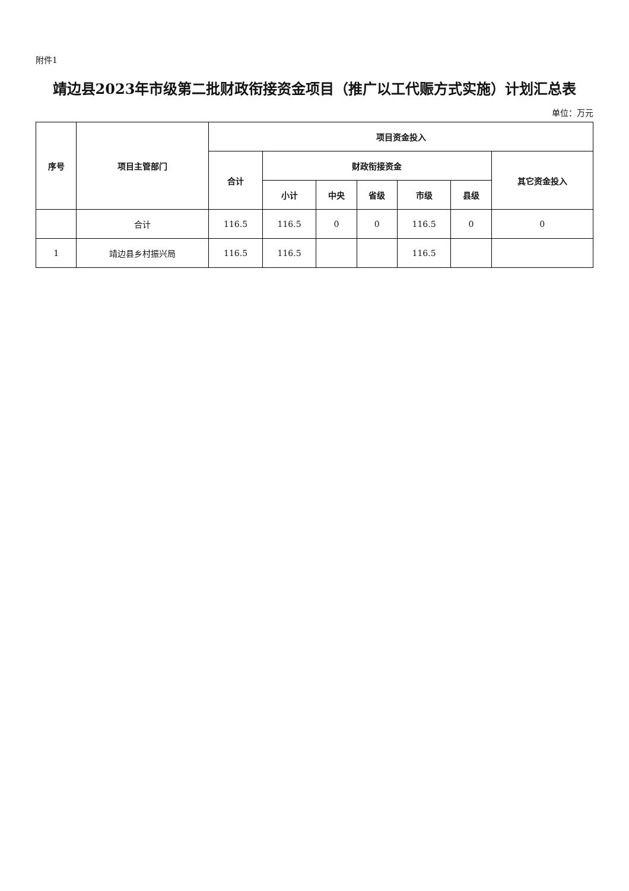附件1
靖边县2023年市级第二批财政衔接资金项目（推广以工代赈方式实施）计划汇总表
单位：万元
| 序号 | 项目主管部门 | 项目资金投入 | | | | | | |
| --- | --- | --- | --- | --- | --- | --- | --- | --- |
| | | 合计 | 财政衔接资金 | | | | | 其它资金投入 |
| | | | 小计 | 中央 | 省级 | 市级 | 县级 | |
| | 合计 | 116.5 | 116.5 | 0 | 0 | 116.5 | 0 | 0 |
| 1 | 靖边县乡村振兴局 | 116.5 | 116.5 | | | 116.5 | | |